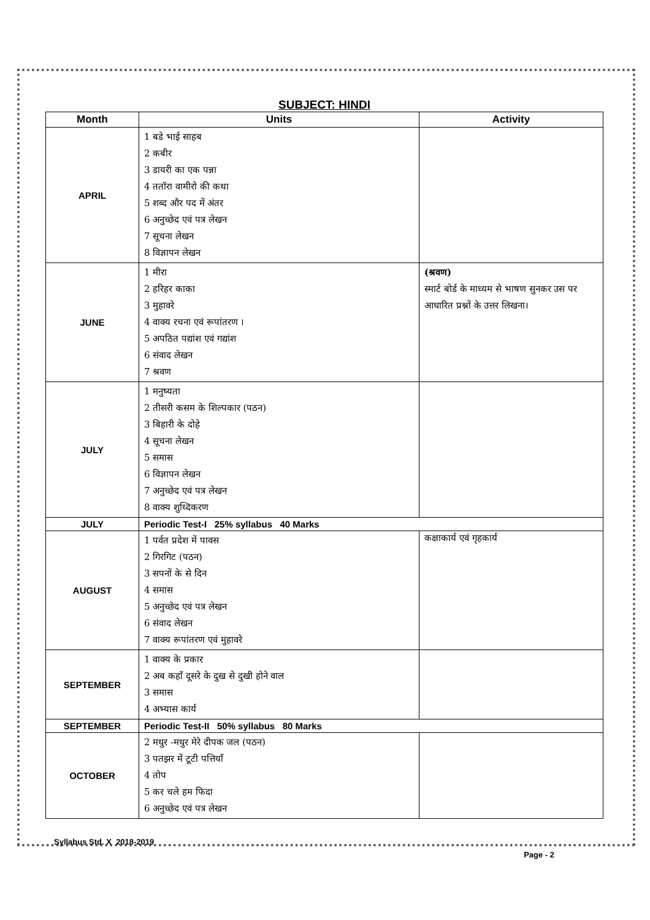SUBJECT: HINDI
| Month | Units | Activity |
| --- | --- | --- |
| APRIL | 1 बडे भाई साहब 2 कबीर 3 डायरी का एक पन्ना 4 ततॉरा वामीरो की कथा 5 शब्द और पद में अंतर 6 अनुच्छेद एवं पत्र लेखन 7 सूचना लेखन 8 विज्ञापन लेखन | |
| JUNE | 1 मीरा 2 हरिहर काका 3 मुहावरे 4 वाक्य रचना एवं रूपांतरण । 5 अपठित पद्यांश एवं गद्यांश 6 संवाद लेखन 7 श्रवण | (श्रवण) स्मार्ट बोर्ड के माध्यम से भाषण सुनकर उस पर आधारित प्रश्नों के उत्तर लिखना। |
| JULY | 1 मनुष्यता 2 तीसरी कसम के शिल्पकार (पठन) 3 बिहारी के दोहे 4 सूचना लेखन 5 समास 6 विज्ञापन लेखन 7 अनुच्छेद एवं पत्र लेखन 8 वाक्य शुध्दिकरण | |
| JULY | Periodic Test-I 25% syllabus 40 Marks | |
| AUGUST | 1 पर्वत प्रदेश में पावस 2 गिरगिट (पठन) 3 सपनों के से दिन 4 समास 5 अनुच्छेद एवं पत्र लेखन 6 संवाद लेखन 7 वाक्य रूपांतरण एवं मुहावरे | कक्षाकार्य एवं गृहकार्य |
| SEPTEMBER | 1 वाक्य के प्रकार 2 अब कहाँ दूसरे के दुख से दुखी होने वाल 3 समास 4 अभ्यास कार्य | |
| SEPTEMBER | Periodic Test-II 50% syllabus 80 Marks | |
| OCTOBER | 2 मधुर -मधुर मेरे दीपक जल (पठन) 3 पतझर में टूटी पत्तियाँ 4 तोप 5 कर चले हम फिदा 6 अनुच्छेद एवं पत्र लेखन | |
Syllabus Std. X 2018-2019
Page - 2